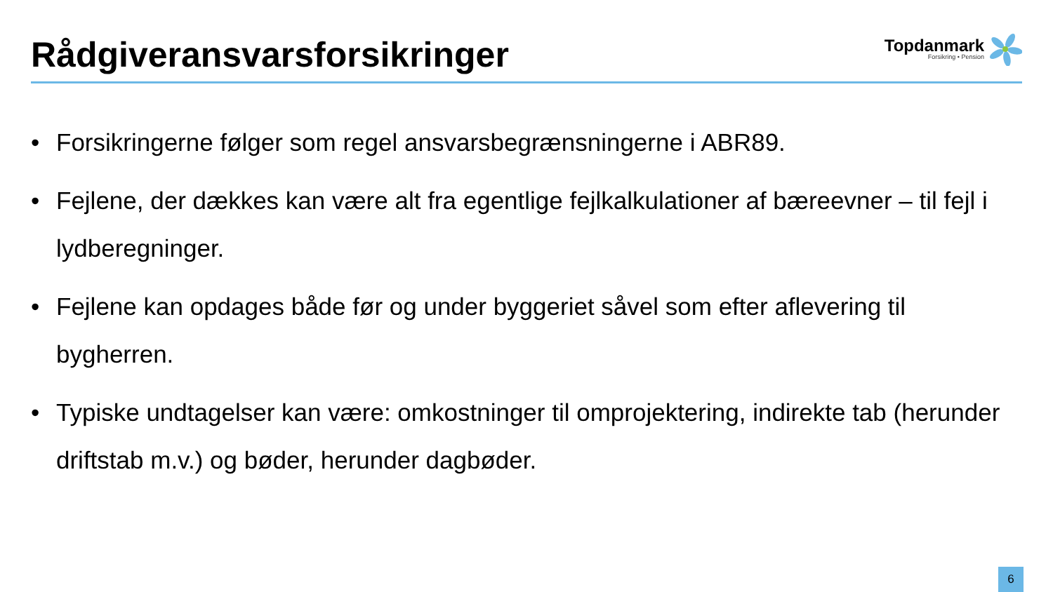Rådgiveransvarsforsikringer
Topdanmark
Forsikring • Pension
• Forsikringerne følger som regel ansvarsbegrænsningerne i ABR89.
• Fejlene, der dækkes kan være alt fra egentlige fejlkalkulationer af bæreevner – til fejl i lydberegninger.
• Fejlene kan opdages både før og under byggeriet såvel som efter aflevering til bygherren.
• Typiske undtagelser kan være: omkostninger til omprojektering, indirekte tab (herunder driftstab m.v.) og bøder, herunder dagbøder.
6